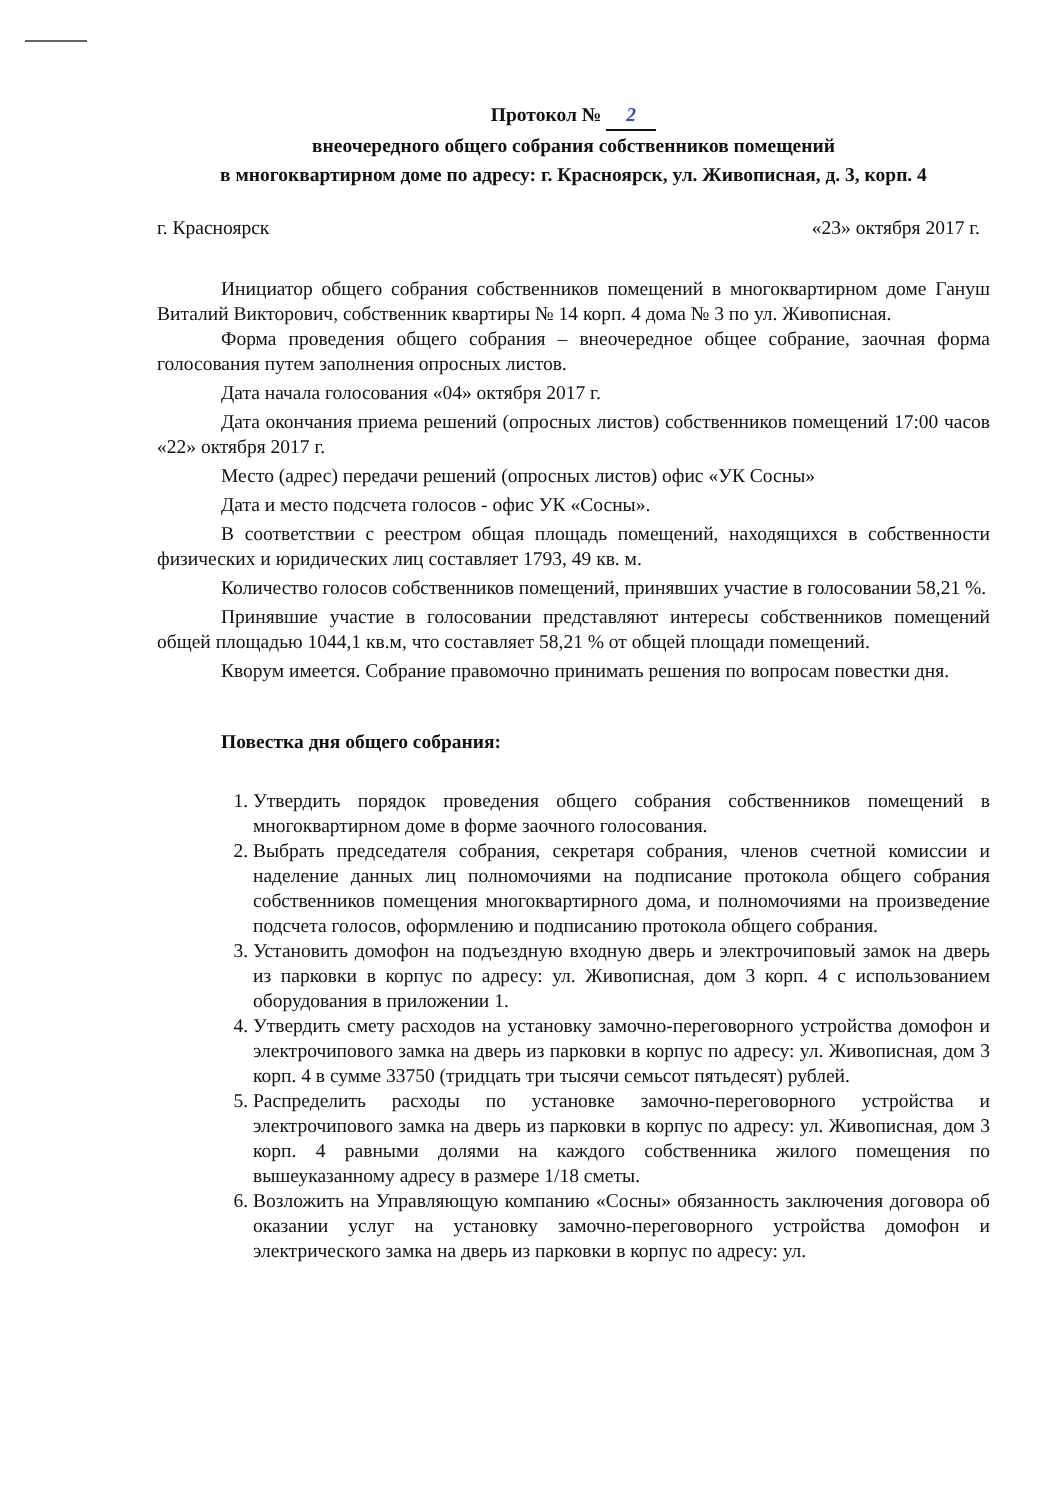Протокол № 2
внеочередного общего собрания собственников помещений
в многоквартирном доме по адресу: г. Красноярск, ул. Живописная, д. 3, корп. 4
г. Красноярск «23» октября 2017 г.
Инициатор общего собрания собственников помещений в многоквартирном доме Гануш Виталий Викторович, собственник квартиры № 14 корп. 4 дома № 3 по ул. Живописная.
Форма проведения общего собрания – внеочередное общее собрание, заочная форма голосования путем заполнения опросных листов.
Дата начала голосования «04» октября 2017 г.
Дата окончания приема решений (опросных листов) собственников помещений 17:00 часов «22» октября 2017 г.
Место (адрес) передачи решений (опросных листов) офис «УК Сосны»
Дата и место подсчета голосов - офис УК «Сосны».
В соответствии с реестром общая площадь помещений, находящихся в собственности физических и юридических лиц составляет 1793, 49 кв. м.
Количество голосов собственников помещений, принявших участие в голосовании 58,21 %.
Принявшие участие в голосовании представляют интересы собственников помещений общей площадью 1044,1 кв.м, что составляет 58,21 % от общей площади помещений.
Кворум имеется. Собрание правомочно принимать решения по вопросам повестки дня.
Повестка дня общего собрания:
1. Утвердить порядок проведения общего собрания собственников помещений в многоквартирном доме в форме заочного голосования.
2. Выбрать председателя собрания, секретаря собрания, членов счетной комиссии и наделение данных лиц полномочиями на подписание протокола общего собрания собственников помещения многоквартирного дома, и полномочиями на произведение подсчета голосов, оформлению и подписанию протокола общего собрания.
3. Установить домофон на подъездную входную дверь и электрочиповый замок на дверь из парковки в корпус по адресу: ул. Живописная, дом 3 корп. 4 с использованием оборудования в приложении 1.
4. Утвердить смету расходов на установку замочно-переговорного устройства домофон и электрочипового замка на дверь из парковки в корпус по адресу: ул. Живописная, дом 3 корп. 4 в сумме 33750 (тридцать три тысячи семьсот пятьдесят) рублей.
5. Распределить расходы по установке замочно-переговорного устройства и электрочипового замка на дверь из парковки в корпус по адресу: ул. Живописная, дом 3 корп. 4 равными долями на каждого собственника жилого помещения по вышеуказанному адресу в размере 1/18 сметы.
6. Возложить на Управляющую компанию «Сосны» обязанность заключения договора об оказании услуг на установку замочно-переговорного устройства домофон и электрического замка на дверь из парковки в корпус по адресу: ул.